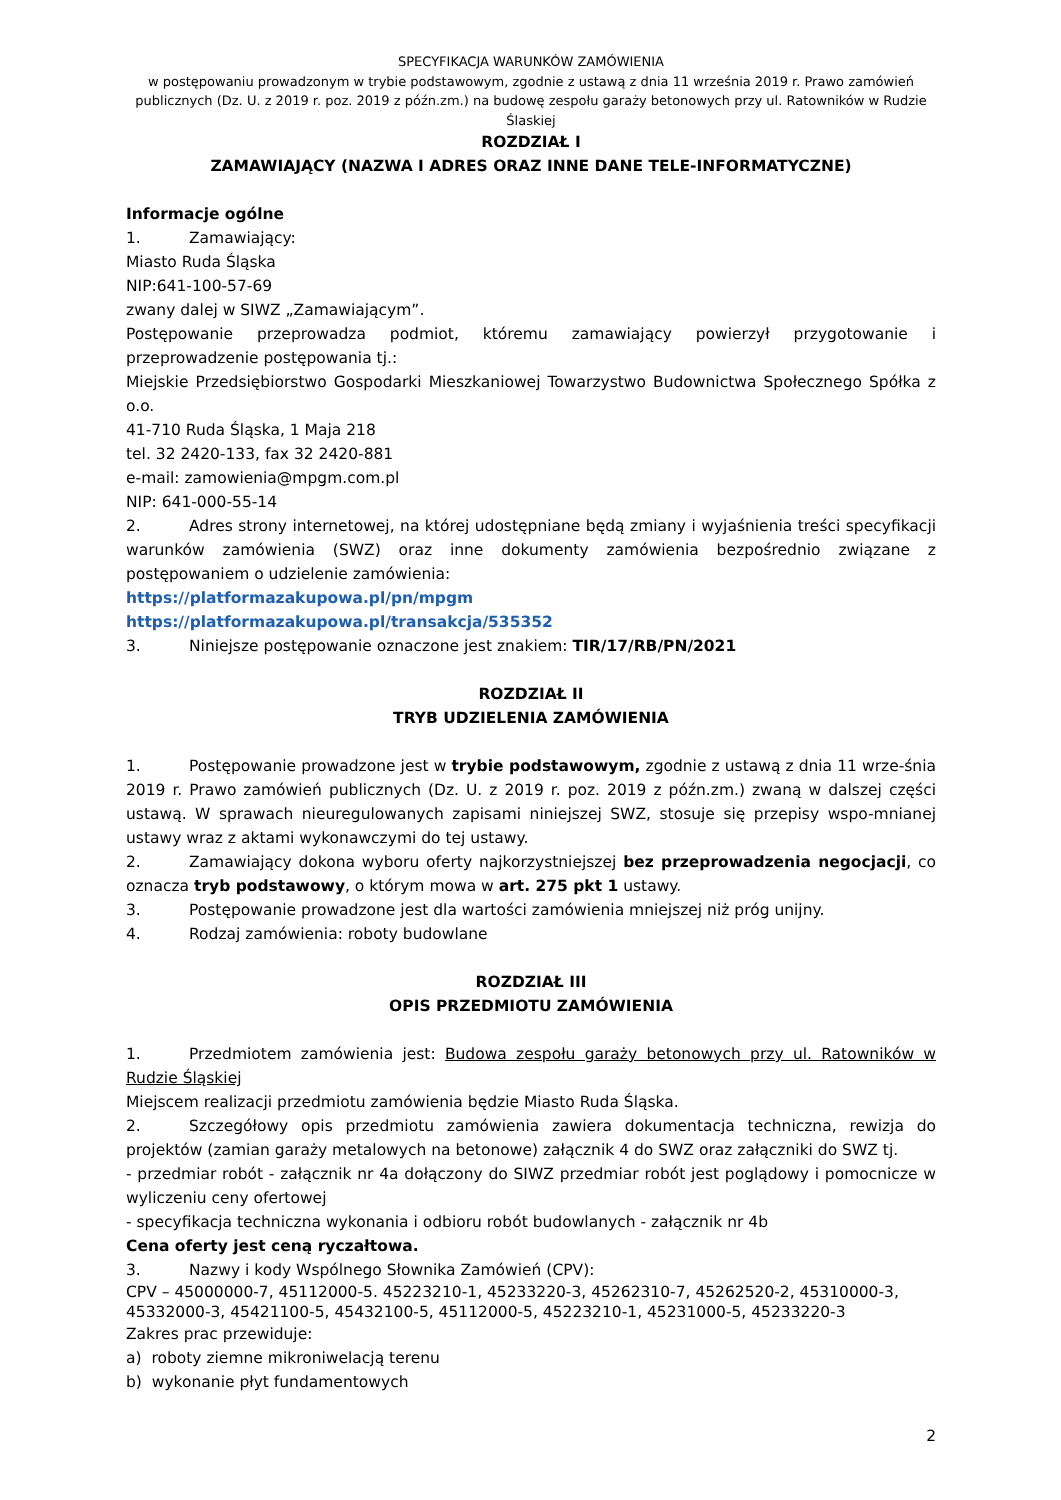SPECYFIKACJA WARUNKÓW ZAMÓWIENIA
w postępowaniu prowadzonym w trybie podstawowym, zgodnie z ustawą z dnia 11 września 2019 r. Prawo zamówień publicznych (Dz. U. z 2019 r. poz. 2019 z późn.zm.) na budowę zespołu garaży betonowych przy ul. Ratowników w Rudzie Ślaskiej
ROZDZIAŁ I
ZAMAWIAJĄCY (NAZWA I ADRES ORAZ INNE DANE TELE-INFORMATYCZNE)
Informacje ogólne
1. Zamawiający:
Miasto Ruda Śląska
NIP:641-100-57-69
zwany dalej w SIWZ „Zamawiającym”.
Postępowanie przeprowadza podmiot, któremu zamawiający powierzył przygotowanie i przeprowadzenie postępowania tj.:
Miejskie Przedsiębiorstwo Gospodarki Mieszkaniowej Towarzystwo Budownictwa Społecznego Spółka z o.o.
41-710 Ruda Śląska, 1 Maja 218
tel. 32 2420-133, fax 32 2420-881
e-mail: zamowienia@mpgm.com.pl
NIP: 641-000-55-14
2. Adres strony internetowej, na której udostępniane będą zmiany i wyjaśnienia treści specyfikacji warunków zamówienia (SWZ) oraz inne dokumenty zamówienia bezpośrednio związane z postępowaniem o udzielenie zamówienia:
https://platformazakupowa.pl/pn/mpgm
https://platformazakupowa.pl/transakcja/535352
3. Niniejsze postępowanie oznaczone jest znakiem: TIR/17/RB/PN/2021
ROZDZIAŁ II
TRYB UDZIELENIA ZAMÓWIENIA
1. Postępowanie prowadzone jest w trybie podstawowym, zgodnie z ustawą z dnia 11 wrze-śnia 2019 r. Prawo zamówień publicznych (Dz. U. z 2019 r. poz. 2019 z późn.zm.) zwaną w dalszej części ustawą. W sprawach nieuregulowanych zapisami niniejszej SWZ, stosuje się przepisy wspo-mnianej ustawy wraz z aktami wykonawczymi do tej ustawy.
2. Zamawiający dokona wyboru oferty najkorzystniejszej bez przeprowadzenia negocjacji, co oznacza tryb podstawowy, o którym mowa w art. 275 pkt 1 ustawy.
3. Postępowanie prowadzone jest dla wartości zamówienia mniejszej niż próg unijny.
4. Rodzaj zamówienia: roboty budowlane
ROZDZIAŁ III
OPIS PRZEDMIOTU ZAMÓWIENIA
1. Przedmiotem zamówienia jest: Budowa zespołu garaży betonowych przy ul. Ratowników w Rudzie Śląskiej
Miejscem realizacji przedmiotu zamówienia będzie Miasto Ruda Śląska.
2. Szczegółowy opis przedmiotu zamówienia zawiera dokumentacja techniczna, rewizja do projektów (zamian garaży metalowych na betonowe) załącznik 4 do SWZ oraz załączniki do SWZ tj.
- przedmiar robót - załącznik nr 4a dołączony do SIWZ przedmiar robót jest poglądowy i pomocnicze w wyliczeniu ceny ofertowej
- specyfikacja techniczna wykonania i odbioru robót budowlanych - załącznik nr 4b
Cena oferty jest ceną ryczałtowa.
3. Nazwy i kody Wspólnego Słownika Zamówień (CPV):
CPV – 45000000-7, 45112000-5. 45223210-1, 45233220-3, 45262310-7, 45262520-2, 45310000-3, 45332000-3, 45421100-5, 45432100-5, 45112000-5, 45223210-1, 45231000-5, 45233220-3
Zakres prac przewiduje:
a) roboty ziemne mikroniwelacją terenu
b) wykonanie płyt fundamentowych
2